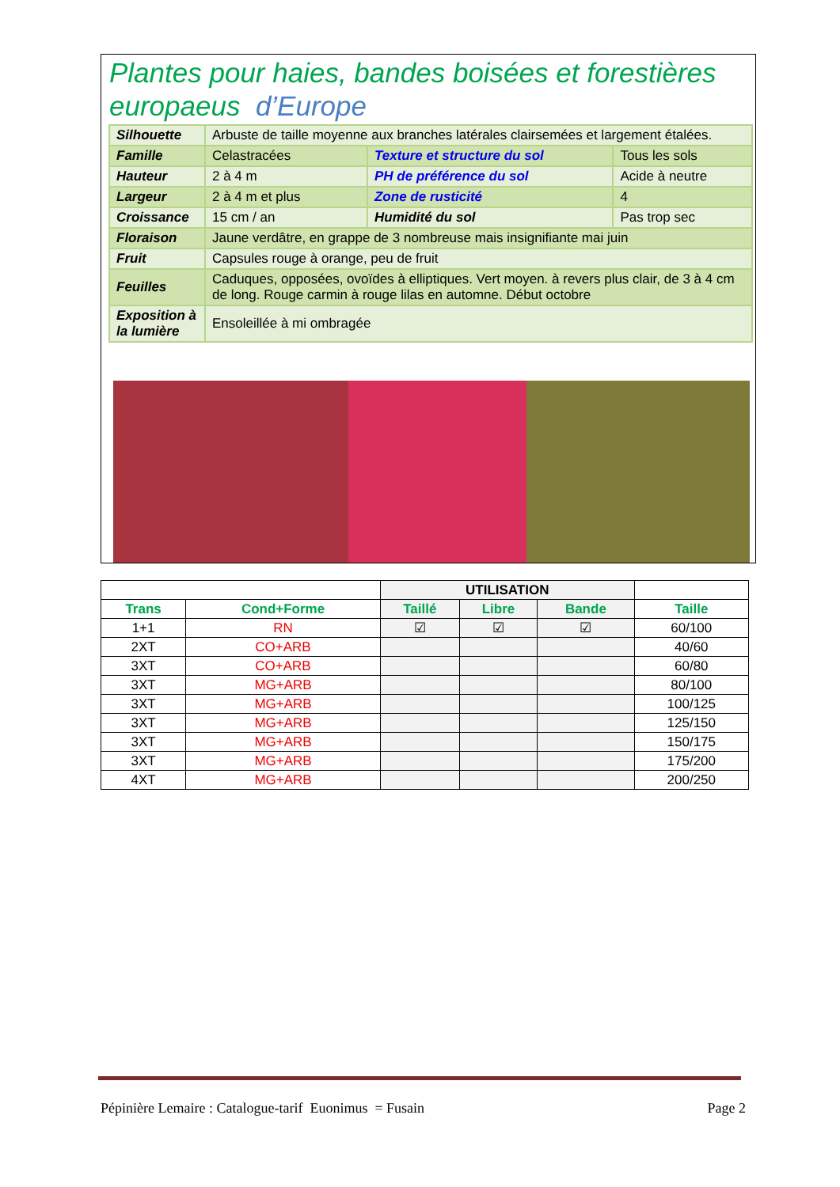Plantes pour haies, bandes boisées et forestières
europaeus d’Europe
| Silhouette | Arbuste de taille moyenne aux branches latérales clairsemées et largement étalées. | | |
| Famille | Celastracées | Texture et structure du sol | Tous les sols |
| Hauteur | 2 à 4 m | PH de préférence du sol | Acide à neutre |
| Largeur | 2 à 4 m et plus | Zone de rusticité | 4 |
| Croissance | 15 cm / an | Humidité du sol | Pas trop sec |
| Floraison | Jaune verdâtre, en grappe de 3 nombreuse mais insignifiante mai juin | | |
| Fruit | Capsules rouge à orange, peu de fruit | | |
| Feuilles | Caduques, opposées, ovoïdes à elliptiques. Vert moyen. à revers plus clair, de 3 à 4 cm de long. Rouge carmin à rouge lilas en automne. Début octobre | | |
| Exposition à la lumière | Ensoleillée à mi ombragée | | |
| | | UTILISATION | | | |
| Trans | Cond+Forme | Taillé | Libre | Bande | Taille |
| 1+1 | RN | ☑ | ☑ | ☑ | 60/100 |
| 2XT | CO+ARB | | | | 40/60 |
| 3XT | CO+ARB | | | | 60/80 |
| 3XT | MG+ARB | | | | 80/100 |
| 3XT | MG+ARB | | | | 100/125 |
| 3XT | MG+ARB | | | | 125/150 |
| 3XT | MG+ARB | | | | 150/175 |
| 3XT | MG+ARB | | | | 175/200 |
| 4XT | MG+ARB | | | | 200/250 |
Pépinière Lemaire : Catalogue-tarif Euonimus = Fusain Page 2